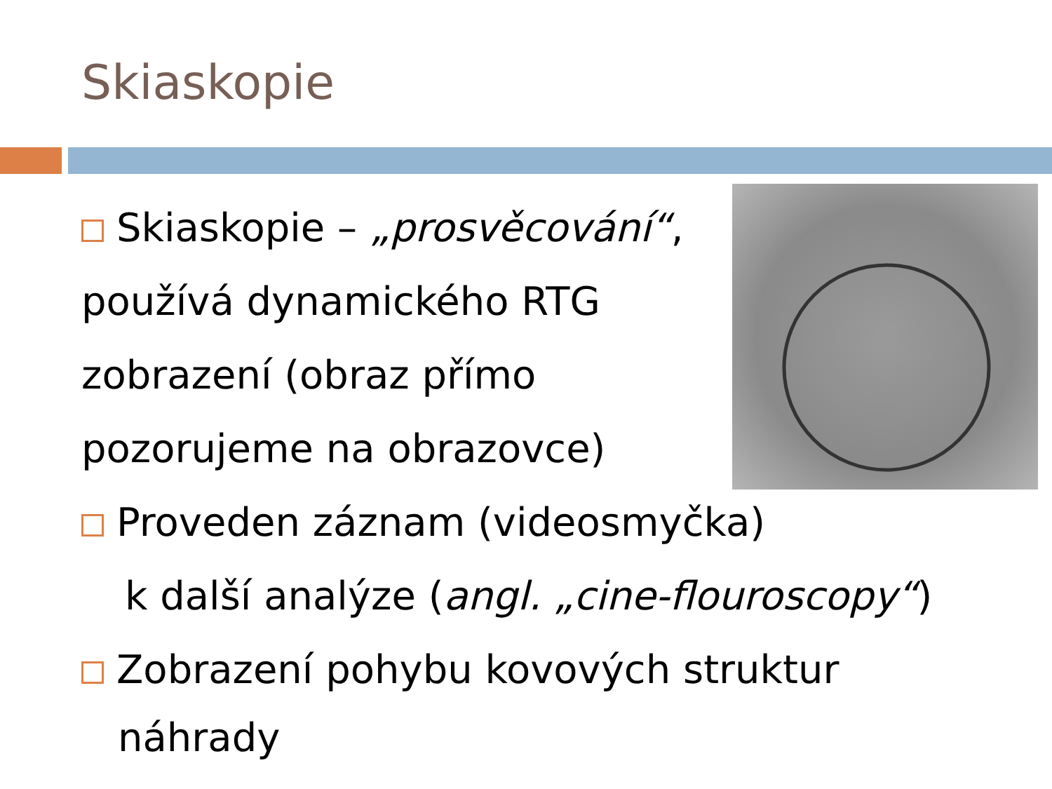Skiaskopie
Skiaskopie – „prosvěcování“,
používá dynamického RTG
zobrazení (obraz přímo
pozorujeme na obrazovce)
Proveden záznam (videosmyčka)
k další analýze (angl. „cine-flouroscopy“)
Zobrazení pohybu kovových struktur
náhrady